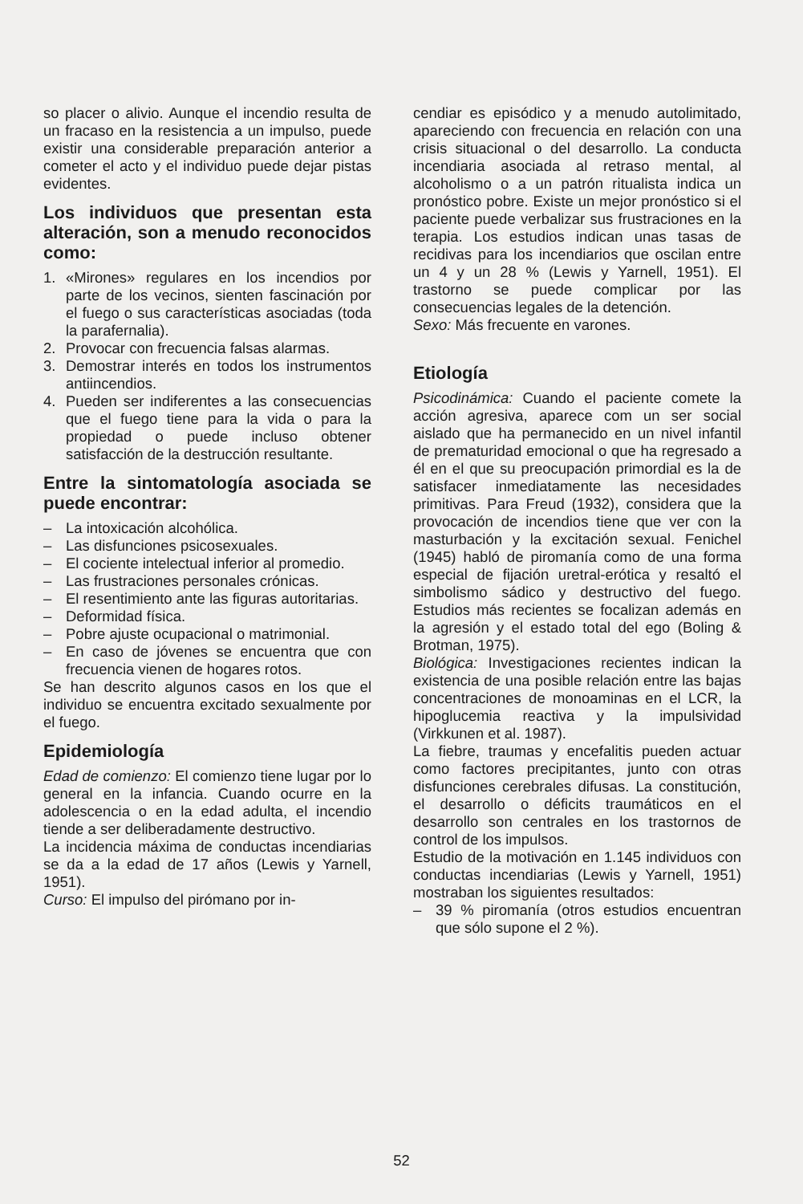so placer o alivio. Aunque el incendio resulta de un fracaso en la resistencia a un impulso, puede existir una considerable preparación anterior a cometer el acto y el individuo puede dejar pistas evidentes.
Los individuos que presentan esta alteración, son a menudo reconocidos como:
1. «Mirones» regulares en los incendios por parte de los vecinos, sienten fascinación por el fuego o sus características asociadas (toda la parafernalia).
2. Provocar con frecuencia falsas alarmas.
3. Demostrar interés en todos los instrumentos antiincendios.
4. Pueden ser indiferentes a las consecuencias que el fuego tiene para la vida o para la propiedad o puede incluso obtener satisfacción de la destrucción resultante.
Entre la sintomatología asociada se puede encontrar:
– La intoxicación alcohólica.
– Las disfunciones psicosexuales.
– El cociente intelectual inferior al promedio.
– Las frustraciones personales crónicas.
– El resentimiento ante las figuras autoritarias.
– Deformidad física.
– Pobre ajuste ocupacional o matrimonial.
– En caso de jóvenes se encuentra que con frecuencia vienen de hogares rotos.
Se han descrito algunos casos en los que el individuo se encuentra excitado sexualmente por el fuego.
Epidemiología
Edad de comienzo: El comienzo tiene lugar por lo general en la infancia. Cuando ocurre en la adolescencia o en la edad adulta, el incendio tiende a ser deliberadamente destructivo.
La incidencia máxima de conductas incendiarias se da a la edad de 17 años (Lewis y Yarnell, 1951).
Curso: El impulso del pirómano por in-
cendiar es episódico y a menudo autolimitado, apareciendo con frecuencia en relación con una crisis situacional o del desarrollo. La conducta incendiaria asociada al retraso mental, al alcoholismo o a un patrón ritualista indica un pronóstico pobre. Existe un mejor pronóstico si el paciente puede verbalizar sus frustraciones en la terapia. Los estudios indican unas tasas de recidivas para los incendiarios que oscilan entre un 4 y un 28 % (Lewis y Yarnell, 1951). El trastorno se puede complicar por las consecuencias legales de la detención.
Sexo: Más frecuente en varones.
Etiología
Psicodinámica: Cuando el paciente comete la acción agresiva, aparece com un ser social aislado que ha permanecido en un nivel infantil de prematuridad emocional o que ha regresado a él en el que su preocupación primordial es la de satisfacer inmediatamente las necesidades primitivas. Para Freud (1932), considera que la provocación de incendios tiene que ver con la masturbación y la excitación sexual. Fenichel (1945) habló de piromanía como de una forma especial de fijación uretral-erótica y resaltó el simbolismo sádico y destructivo del fuego. Estudios más recientes se focalizan además en la agresión y el estado total del ego (Boling & Brotman, 1975).
Biológica: Investigaciones recientes indican la existencia de una posible relación entre las bajas concentraciones de monoaminas en el LCR, la hipoglucemia reactiva y la impulsividad (Virkkunen et al. 1987).
La fiebre, traumas y encefalitis pueden actuar como factores precipitantes, junto con otras disfunciones cerebrales difusas. La constitución, el desarrollo o déficits traumáticos en el desarrollo son centrales en los trastornos de control de los impulsos.
Estudio de la motivación en 1.145 individuos con conductas incendiarias (Lewis y Yarnell, 1951) mostraban los siguientes resultados:
– 39 % piromanía (otros estudios encuentran que sólo supone el 2 %).
52